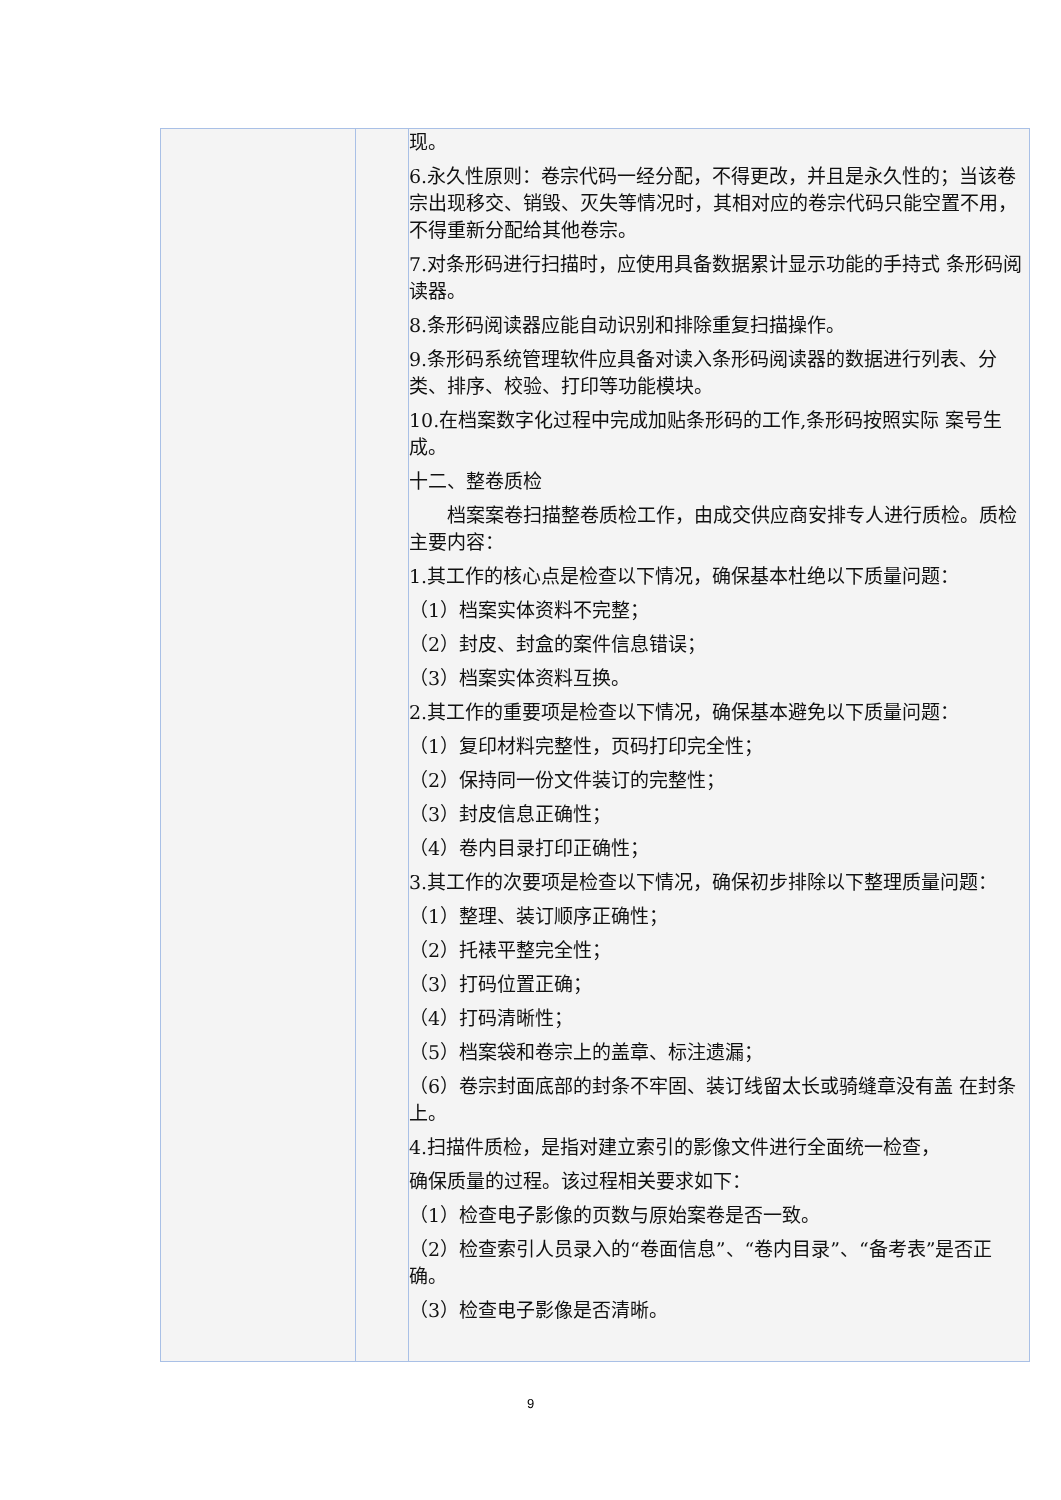| | | 现。 6.永久性原则：卷宗代码一经分配，不得更改，并且是永久性的；当该卷宗出现移交、销毁、灭失等情况时，其相对应的卷宗代码只能空置不用，不得重新分配给其他卷宗。 7.对条形码进行扫描时，应使用具备数据累计显示功能的手持式 条形码阅读器。 8.条形码阅读器应能自动识别和排除重复扫描操作。 9.条形码系统管理软件应具备对读入条形码阅读器的数据进行列表、分类、排序、校验、打印等功能模块。 10.在档案数字化过程中完成加贴条形码的工作,条形码按照实际 案号生成。 十二、整卷质检 档案案卷扫描整卷质检工作，由成交供应商安排专人进行质检。质检主要内容： 1.其工作的核心点是检查以下情况，确保基本杜绝以下质量问题： （1）档案实体资料不完整； （2）封皮、封盒的案件信息错误； （3）档案实体资料互换。 2.其工作的重要项是检查以下情况，确保基本避免以下质量问题： （1）复印材料完整性，页码打印完全性； （2）保持同一份文件装订的完整性； （3）封皮信息正确性； （4）卷内目录打印正确性； 3.其工作的次要项是检查以下情况，确保初步排除以下整理质量问题： （1）整理、装订顺序正确性； （2）托裱平整完全性； （3）打码位置正确； （4）打码清晰性； （5）档案袋和卷宗上的盖章、标注遗漏； （6）卷宗封面底部的封条不牢固、装订线留太长或骑缝章没有盖 在封条上。 4.扫描件质检，是指对建立索引的影像文件进行全面统一检查， 确保质量的过程。该过程相关要求如下： （1）检查电子影像的页数与原始案卷是否一致。 （2）检查索引人员录入的“卷面信息”、“卷内目录”、“备考表”是否正确。 （3）检查电子影像是否清晰。 |
9